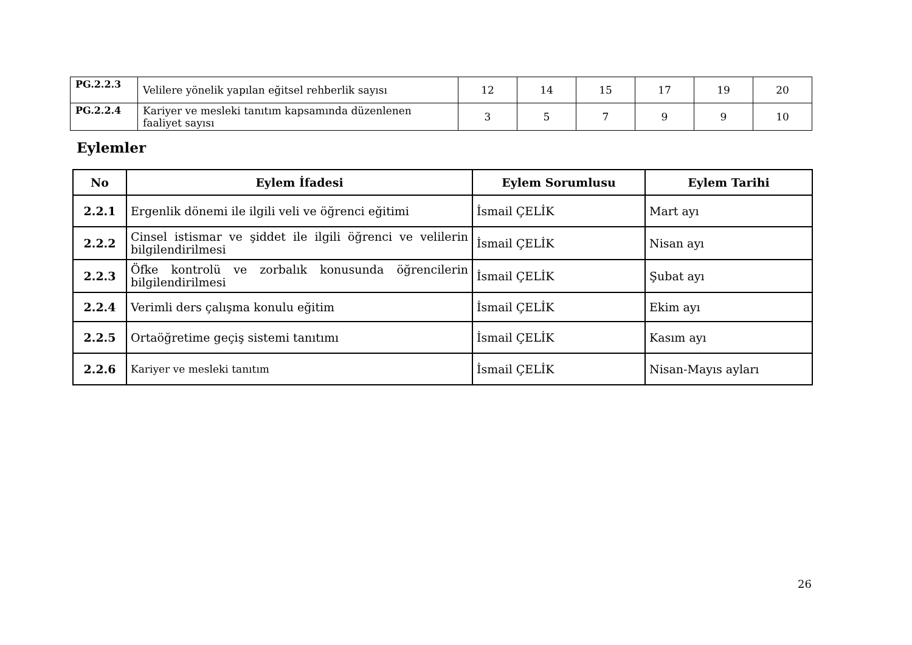| PG.2.2.3 | Velilere yönelik yapılan eğitsel rehberlik sayısı | 12 | 14 | 15 | 17 | 19 | 20 |
| PG.2.2.4 | Kariyer ve mesleki tanıtım kapsamında düzenlenen faaliyet sayısı | 3 | 5 | 7 | 9 | 9 | 10 |
Eylemler
| No | Eylem İfadesi | Eylem Sorumlusu | Eylem Tarihi |
| --- | --- | --- | --- |
| 2.2.1 | Ergenlik dönemi ile ilgili veli ve öğrenci eğitimi | İsmail ÇELİK | Mart ayı |
| 2.2.2 | Cinsel istismar ve şiddet ile ilgili öğrenci ve velilerin bilgilendirilmesi | İsmail ÇELİK | Nisan ayı |
| 2.2.3 | Öfke kontrolü ve zorbalık konusunda öğrencilerin bilgilendirilmesi | İsmail ÇELİK | Şubat ayı |
| 2.2.4 | Verimli ders çalışma konulu eğitim | İsmail ÇELİK | Ekim ayı |
| 2.2.5 | Ortaöğretime geçiş sistemi tanıtımı | İsmail ÇELİK | Kasım ayı |
| 2.2.6 | Kariyer ve mesleki tanıtım | İsmail ÇELİK | Nisan-Mayıs ayları |
26